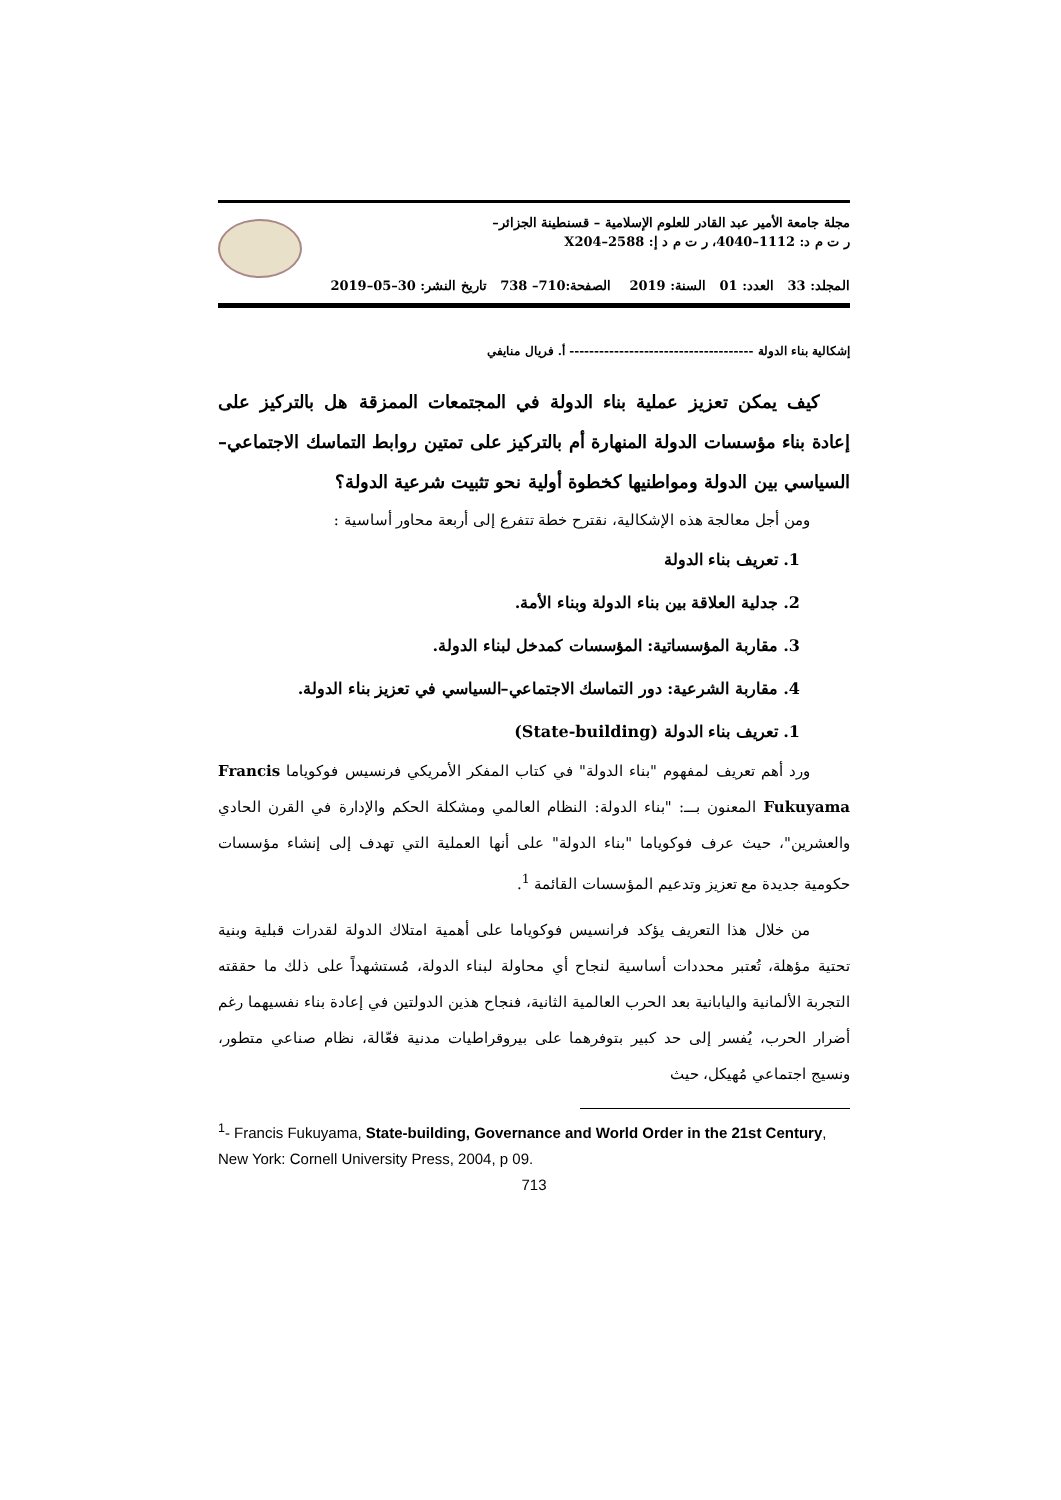مجلة جامعة الأمير عبد القادر للعلوم الإسلامية – قسنطينة الجزائر–
ر ت م د: 1112–4040، ر ت م د إ: 2588–X204
المجلد: 33 العدد: 01 السنة: 2019 الصفحة:710– 738 تاريخ النشر: 30–05–2019
إشكالية بناء الدولة ------------------------------------- أ. فريال منايفي
كيف يمكن تعزيز عملية بناء الدولة في المجتمعات الممزقة هل بالتركيز على إعادة بناء مؤسسات الدولة المنهارة أم بالتركيز على تمتين روابط التماسك الاجتماعي–السياسي بين الدولة ومواطنيها كخطوة أولية نحو تثبيت شرعية الدولة؟
ومن أجل معالجة هذه الإشكالية، نقترح خطة تتفرع إلى أربعة محاور أساسية :
1. تعريف بناء الدولة
2. جدلية العلاقة بين بناء الدولة وبناء الأمة.
3. مقاربة المؤسساتية: المؤسسات كمدخل لبناء الدولة.
4. مقاربة الشرعية: دور التماسك الاجتماعي–السياسي في تعزيز بناء الدولة.
1. تعريف بناء الدولة (State-building)
ورد أهم تعريف لمفهوم "بناء الدولة" في كتاب المفكر الأمريكي فرنسيس فوكوياما Francis Fukuyama المعنون بـــ: "بناء الدولة: النظام العالمي ومشكلة الحكم والإدارة في القرن الحادي والعشرين"، حيث عرف فوكوياما "بناء الدولة" على أنها العملية التي تهدف إلى إنشاء مؤسسات حكومية جديدة مع تعزيز وتدعيم المؤسسات القائمة <sup>1</sup>.
من خلال هذا التعريف يؤكد فرانسيس فوكوياما على أهمية امتلاك الدولة لقدرات قبلية وبنية تحتية مؤهلة، تُعتبر محددات أساسية لنجاح أي محاولة لبناء الدولة، مُستشهداً على ذلك ما حققته التجربة الألمانية واليابانية بعد الحرب العالمية الثانية، فنجاح هذين الدولتين في إعادة بناء نفسيهما رغم أضرار الحرب، يُفسر إلى حد كبير بتوفرهما على بيروقراطيات مدنية فعّالة، نظام صناعي متطور، ونسيج اجتماعي مُهيكل، حيث
<sup>1</sup>- Francis Fukuyama, State-building, Governance and World Order in the 21st Century, New York: Cornell University Press, 2004, p 09.
713